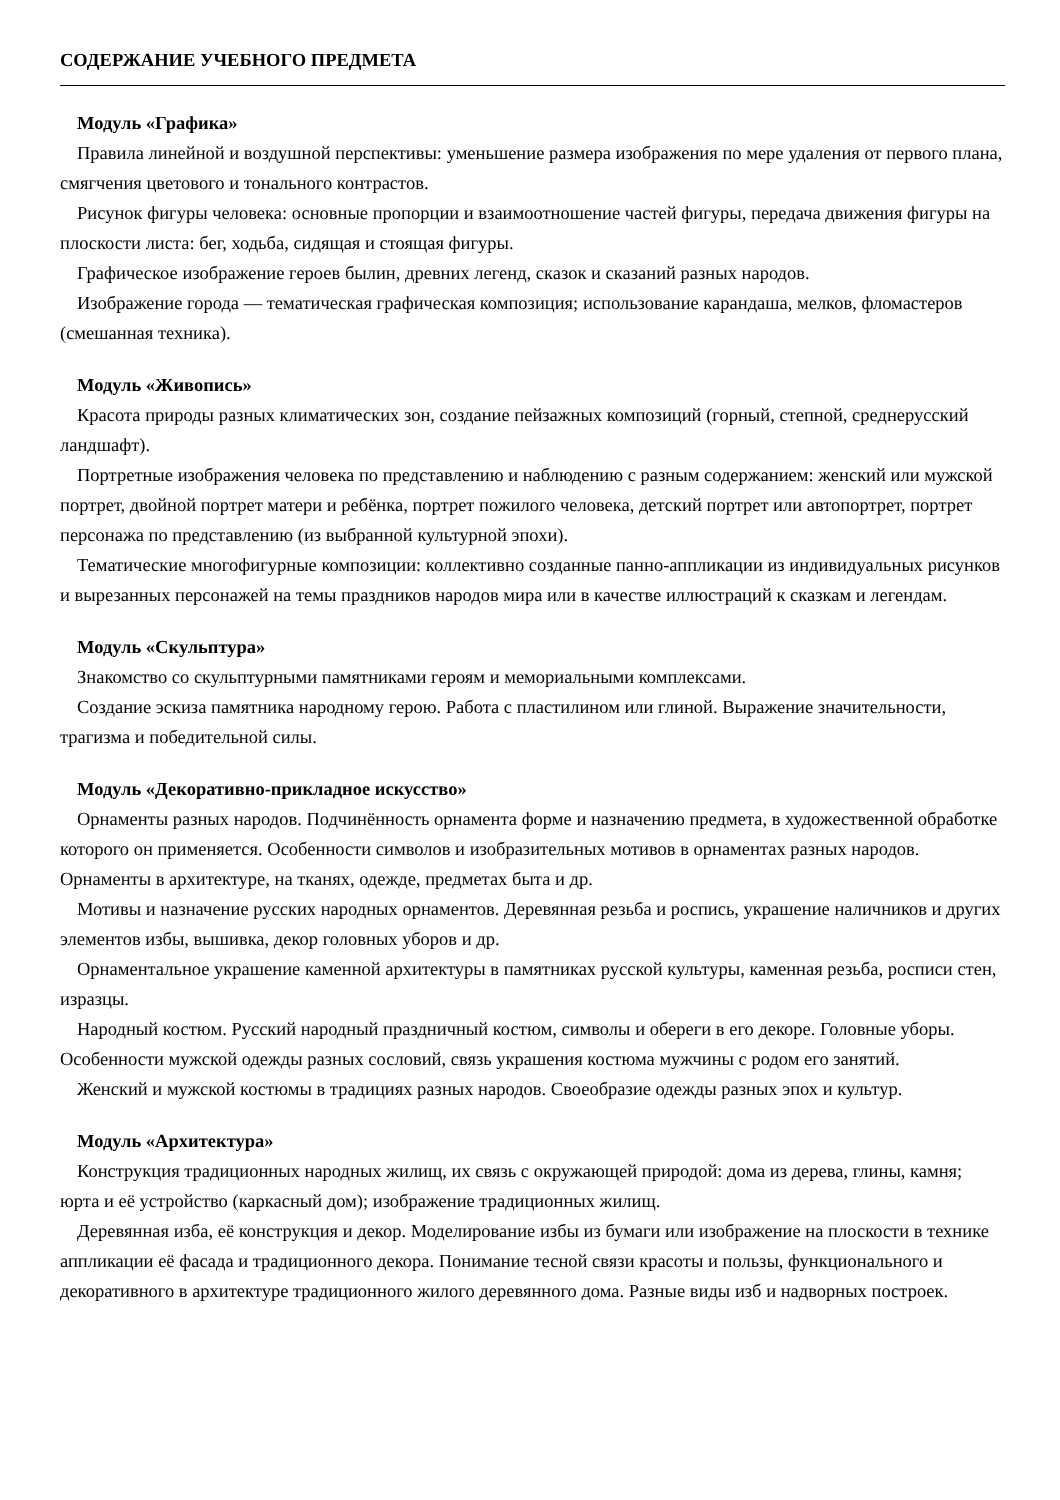СОДЕРЖАНИЕ УЧЕБНОГО ПРЕДМЕТА
Модуль «Графика»
Правила линейной и воздушной перспективы: уменьшение размера изображения по мере удаления от первого плана, смягчения цветового и тонального контрастов.
Рисунок фигуры человека: основные пропорции и взаимоотношение частей фигуры, передача движения фигуры на плоскости листа: бег, ходьба, сидящая и стоящая фигуры.
Графическое изображение героев былин, древних легенд, сказок и сказаний разных народов.
Изображение города — тематическая графическая композиция; использование карандаша, мелков, фломастеров (смешанная техника).
Модуль «Живопись»
Красота природы разных климатических зон, создание пейзажных композиций (горный, степной, среднерусский ландшафт).
Портретные изображения человека по представлению и наблюдению с разным содержанием: женский или мужской портрет, двойной портрет матери и ребёнка, портрет пожилого человека, детский портрет или автопортрет, портрет персонажа по представлению (из выбранной культурной эпохи).
Тематические многофигурные композиции: коллективно созданные панно-аппликации из индивидуальных рисунков и вырезанных персонажей на темы праздников народов мира или в качестве иллюстраций к сказкам и легендам.
Модуль «Скульптура»
Знакомство со скульптурными памятниками героям и мемориальными комплексами.
Создание эскиза памятника народному герою. Работа с пластилином или глиной. Выражение значительности, трагизма и победительной силы.
Модуль «Декоративно-прикладное искусство»
Орнаменты разных народов. Подчинённость орнамента форме и назначению предмета, в художественной обработке которого он применяется. Особенности символов и изобразительных мотивов в орнаментах разных народов. Орнаменты в архитектуре, на тканях, одежде, предметах быта и др.
Мотивы и назначение русских народных орнаментов. Деревянная резьба и роспись, украшение наличников и других элементов избы, вышивка, декор головных уборов и др.
Орнаментальное украшение каменной архитектуры в памятниках русской культуры, каменная резьба, росписи стен, изразцы.
Народный костюм. Русский народный праздничный костюм, символы и обереги в его декоре. Головные уборы. Особенности мужской одежды разных сословий, связь украшения костюма мужчины с родом его занятий.
Женский и мужской костюмы в традициях разных народов. Своеобразие одежды разных эпох и культур.
Модуль «Архитектура»
Конструкция традиционных народных жилищ, их связь с окружающей природой: дома из дерева, глины, камня; юрта и её устройство (каркасный дом); изображение традиционных жилищ.
Деревянная изба, её конструкция и декор. Моделирование избы из бумаги или изображение на плоскости в технике аппликации её фасада и традиционного декора. Понимание тесной связи красоты и пользы, функционального и декоративного в архитектуре традиционного жилого деревянного дома. Разные виды изб и надворных построек.